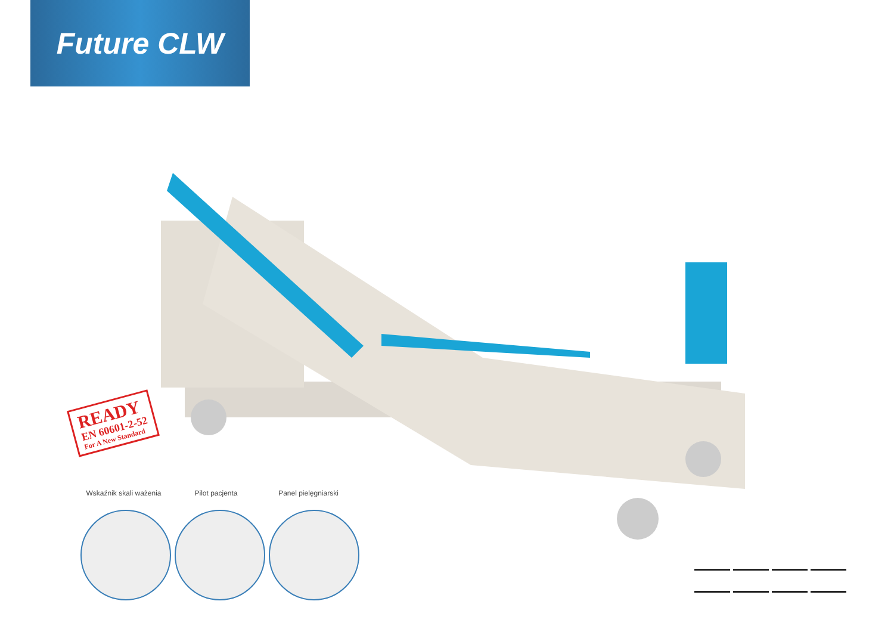Future CLW
READY
EN 60601-2-52
For A New Standard
Wskaźnik skali ważenia
Pilot pacjenta Panel pielęgniarski